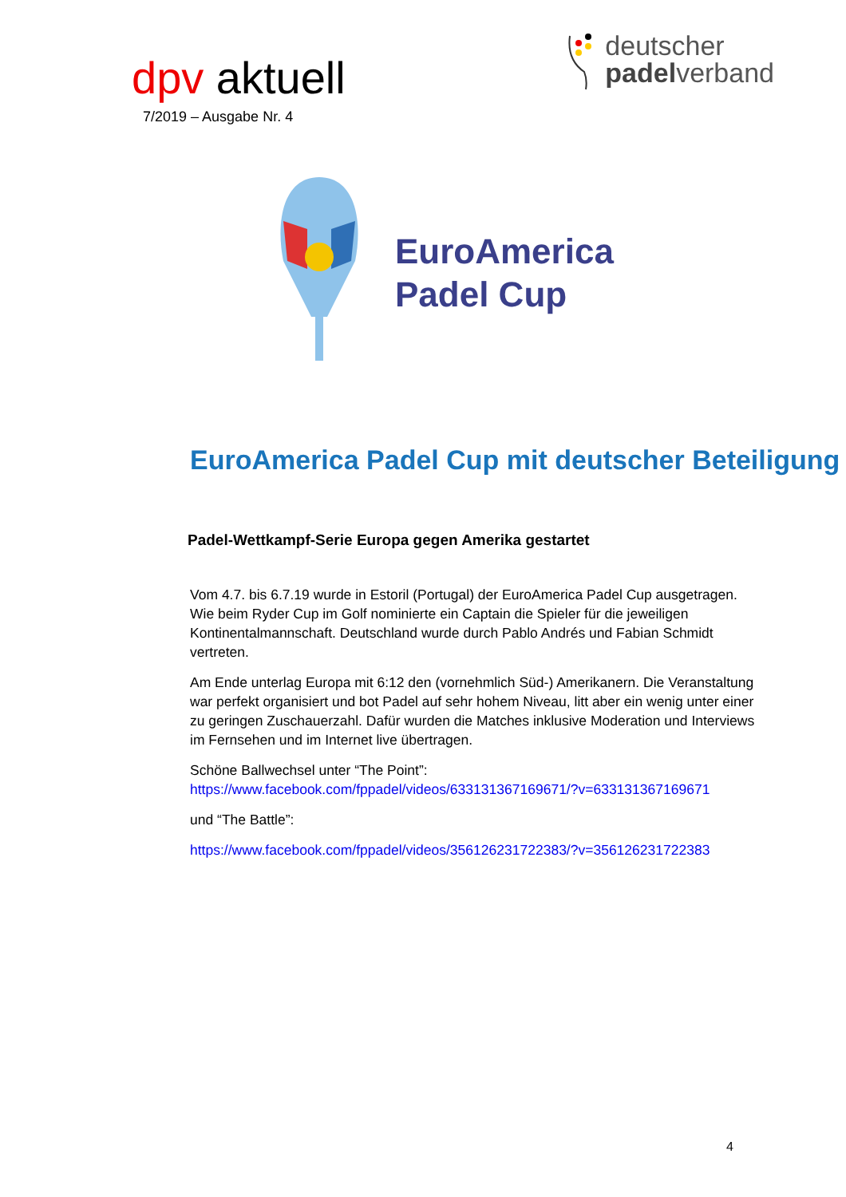dpv aktuell
7/2019 – Ausgabe Nr. 4
deutscher
padelverband
EuroAmerica
Padel Cup
EuroAmerica Padel Cup mit deutscher Beteiligung
Padel-Wettkampf-Serie Europa gegen Amerika gestartet
Vom 4.7. bis 6.7.19 wurde in Estoril (Portugal) der EuroAmerica Padel Cup ausgetragen. Wie beim Ryder Cup im Golf nominierte ein Captain die Spieler für die jeweiligen Kontinentalmannschaft. Deutschland wurde durch Pablo Andrés und Fabian Schmidt vertreten.
Am Ende unterlag Europa mit 6:12 den (vornehmlich Süd-) Amerikanern. Die Veranstaltung war perfekt organisiert und bot Padel auf sehr hohem Niveau, litt aber ein wenig unter einer zu geringen Zuschauerzahl. Dafür wurden die Matches inklusive Moderation und Interviews im Fernsehen und im Internet live übertragen.
Schöne Ballwechsel unter “The Point”:
https://www.facebook.com/fppadel/videos/633131367169671/?v=633131367169671
und “The Battle”:
https://www.facebook.com/fppadel/videos/356126231722383/?v=356126231722383
4